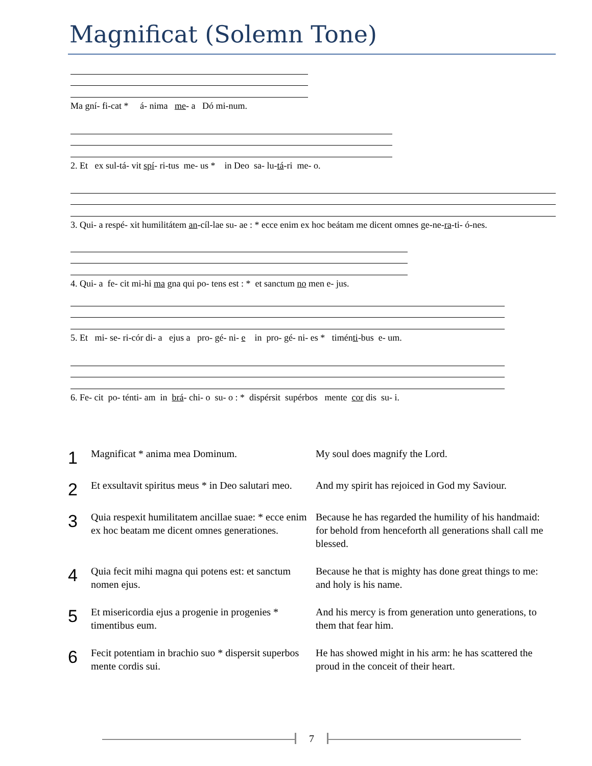Magnificat (Solemn Tone)
Ma gní- fi-cat * á- nima me- a Dó mi-num.
2. Et ex sul-tá- vit spí- ri-tus me- us * in Deo sa- lu-tá-ri me- o.
3. Qui- a respé- xit humilitátem an-cíl-lae su- ae : * ecce enim ex hoc beátam me dicent omnes ge-ne-ra-ti- ó-nes.
4. Qui- a fe- cit mi-hi ma gna qui po- tens est : * et sanctum no men e- jus.
5. Et mi- se- ri-cór di- a ejus a pro- gé- ni- e in pro- gé- ni- es * timénti-bus e- um.
6. Fe- cit po- ténti- am in brá- chi- o su- o : * dispérsit supérbos mente cor dis su- i.
| 1 | Magnificat * anima mea Dominum. | My soul does magnify the Lord. |
| 2 | Et exsultavit spiritus meus * in Deo salutari meo. | And my spirit has rejoiced in God my Saviour. |
| 3 | Quia respexit humilitatem ancillae suae: * ecce enim ex hoc beatam me dicent omnes generationes. | Because he has regarded the humility of his handmaid: for behold from henceforth all generations shall call me blessed. |
| 4 | Quia fecit mihi magna qui potens est: et sanctum nomen ejus. | Because he that is mighty has done great things to me: and holy is his name. |
| 5 | Et misericordia ejus a progenie in progenies * timentibus eum. | And his mercy is from generation unto generations, to them that fear him. |
| 6 | Fecit potentiam in brachio suo * dispersit superbos mente cordis sui. | He has showed might in his arm: he has scattered the proud in the conceit of their heart. |
7